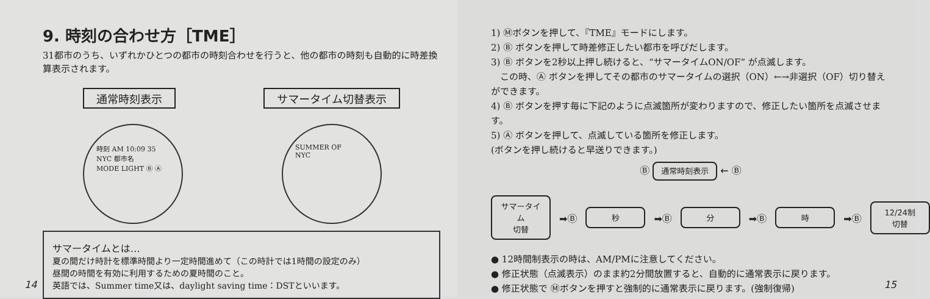9. 時刻の合わせ方［TME］
31都市のうち、いずれかひとつの都市の時刻合わせを行うと、他の都市の時刻も自動的に時差換算表示されます。
通常時刻表示
時刻 AM 10:09 35
NYC 都市名
MODE LIGHT Ⓑ Ⓐ
サマータイム切替表示
SUMMER OF
NYC
サマータイムとは…
夏の間だけ時計を標準時間より一定時間進めて（この時計では1時間の設定のみ）
昼間の時間を有効に利用するための夏時間のこと。
英語では、Summer time又は、daylight saving time：DSTといいます。
14
1) Ⓜボタンを押して、『TME』モードにします。
2) Ⓑ ボタンを押して時差修正したい都市を呼びだします。
3) Ⓑ ボタンを2秒以上押し続けると、“サマータイムON/OF” が点滅します。
　この時、Ⓐ ボタンを押してその都市のサマータイムの選択（ON）←→非選択（OF）切り替えができます。
4) Ⓑ ボタンを押す毎に下記のように点滅箇所が変わりますので、修正したい箇所を点滅させます。
5) Ⓐ ボタンを押して、点滅している箇所を修正します。
(ボタンを押し続けると早送りできます。)
Ⓑ 通常時刻表示 ← Ⓑ
サマータイム
切替 ➡Ⓑ 秒 ➡Ⓑ 分 ➡Ⓑ 時 ➡Ⓑ 12/24制
切替
● 12時間制表示の時は、AM/PMに注意してください。
● 修正状態（点滅表示）のまま約2分間放置すると、自動的に通常表示に戻ります。
● 修正状態で Ⓜボタンを押すと強制的に通常表示に戻ります。(強制復帰)
15